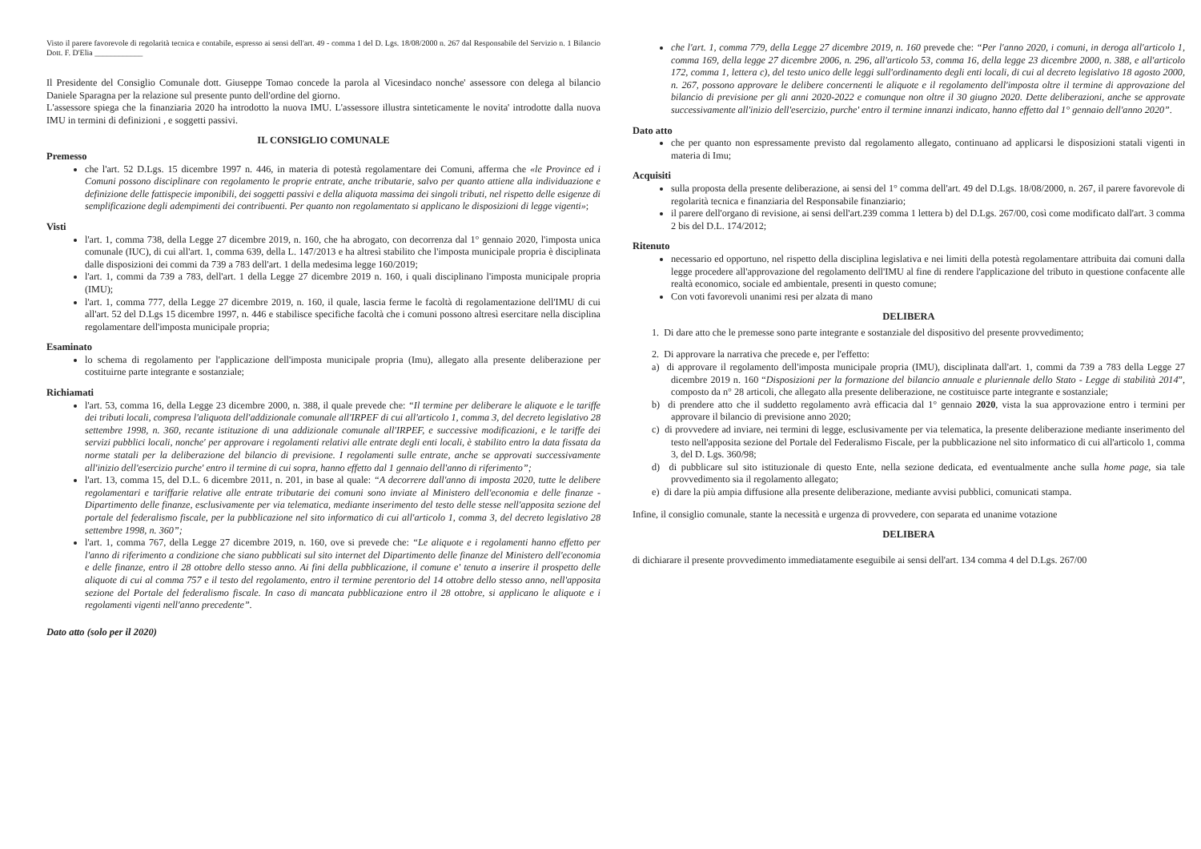Visto il parere favorevole di regolarità tecnica e contabile, espresso ai sensi dell'art. 49 - comma 1 del D. Lgs. 18/08/2000 n. 267 dal Responsabile del Servizio n. 1 Bilancio Dott. F. D'Elia ____________
Il Presidente del Consiglio Comunale dott. Giuseppe Tomao concede la parola al Vicesindaco nonche' assessore con delega al bilancio Daniele Sparagna per la relazione sul presente punto dell'ordine del giorno.
L'assessore spiega che la finanziaria 2020 ha introdotto la nuova IMU. L'assessore illustra sinteticamente le novita' introdotte dalla nuova IMU in termini di definizioni , e soggetti passivi.
IL CONSIGLIO COMUNALE
Premesso
che l'art. 52 D.Lgs. 15 dicembre 1997 n. 446, in materia di potestà regolamentare dei Comuni, afferma che «le Province ed i Comuni possono disciplinare con regolamento le proprie entrate, anche tributarie, salvo per quanto attiene alla individuazione e definizione delle fattispecie imponibili, dei soggetti passivi e della aliquota massima dei singoli tributi, nel rispetto delle esigenze di semplificazione degli adempimenti dei contribuenti. Per quanto non regolamentato si applicano le disposizioni di legge vigenti»;
Visti
l'art. 1, comma 738, della Legge 27 dicembre 2019, n. 160, che ha abrogato, con decorrenza dal 1° gennaio 2020, l'imposta unica comunale (IUC), di cui all'art. 1, comma 639, della L. 147/2013 e ha altresì stabilito che l'imposta municipale propria è disciplinata dalle disposizioni dei commi da 739 a 783 dell'art. 1 della medesima legge 160/2019;
l'art. 1, commi da 739 a 783, dell'art. 1 della Legge 27 dicembre 2019 n. 160, i quali disciplinano l'imposta municipale propria (IMU);
l'art. 1, comma 777, della Legge 27 dicembre 2019, n. 160, il quale, lascia ferme le facoltà di regolamentazione dell'IMU di cui all'art. 52 del D.Lgs 15 dicembre 1997, n. 446 e stabilisce specifiche facoltà che i comuni possono altresì esercitare nella disciplina regolamentare dell'imposta municipale propria;
Esaminato
lo schema di regolamento per l'applicazione dell'imposta municipale propria (Imu), allegato alla presente deliberazione per costituirne parte integrante e sostanziale;
Richiamati
l'art. 53, comma 16, della Legge 23 dicembre 2000, n. 388, il quale prevede che: “Il termine per deliberare le aliquote e le tariffe dei tributi locali, compresa l'aliquota dell'addizionale comunale all'IRPEF di cui all'articolo 1, comma 3, del decreto legislativo 28 settembre 1998, n. 360, recante istituzione di una addizionale comunale all'IRPEF, e successive modificazioni, e le tariffe dei servizi pubblici locali, nonche' per approvare i regolamenti relativi alle entrate degli enti locali, è stabilito entro la data fissata da norme statali per la deliberazione del bilancio di previsione. I regolamenti sulle entrate, anche se approvati successivamente all'inizio dell'esercizio purche' entro il termine di cui sopra, hanno effetto dal 1 gennaio dell'anno di riferimento”;
l'art. 13, comma 15, del D.L. 6 dicembre 2011, n. 201, in base al quale: “A decorrere dall'anno di imposta 2020, tutte le delibere regolamentari e tariffarie relative alle entrate tributarie dei comuni sono inviate al Ministero dell'economia e delle finanze - Dipartimento delle finanze, esclusivamente per via telematica, mediante inserimento del testo delle stesse nell'apposita sezione del portale del federalismo fiscale, per la pubblicazione nel sito informatico di cui all'articolo 1, comma 3, del decreto legislativo 28 settembre 1998, n. 360”;
l'art. 1, comma 767, della Legge 27 dicembre 2019, n. 160, ove si prevede che: “Le aliquote e i regolamenti hanno effetto per l'anno di riferimento a condizione che siano pubblicati sul sito internet del Dipartimento delle finanze del Ministero dell'economia e delle finanze, entro il 28 ottobre dello stesso anno. Ai fini della pubblicazione, il comune e' tenuto a inserire il prospetto delle aliquote di cui al comma 757 e il testo del regolamento, entro il termine perentorio del 14 ottobre dello stesso anno, nell'apposita sezione del Portale del federalismo fiscale. In caso di mancata pubblicazione entro il 28 ottobre, si applicano le aliquote e i regolamenti vigenti nell'anno precedente”.
Dato atto (solo per il 2020)
che l'art. 1, comma 779, della Legge 27 dicembre 2019, n. 160 prevede che: “Per l'anno 2020, i comuni, in deroga all'articolo 1, comma 169, della legge 27 dicembre 2006, n. 296, all'articolo 53, comma 16, della legge 23 dicembre 2000, n. 388, e all'articolo 172, comma 1, lettera c), del testo unico delle leggi sull'ordinamento degli enti locali, di cui al decreto legislativo 18 agosto 2000, n. 267, possono approvare le delibere concernenti le aliquote e il regolamento dell'imposta oltre il termine di approvazione del bilancio di previsione per gli anni 2020-2022 e comunque non oltre il 30 giugno 2020. Dette deliberazioni, anche se approvate successivamente all'inizio dell'esercizio, purche' entro il termine innanzi indicato, hanno effetto dal 1° gennaio dell'anno 2020”.
Dato atto
che per quanto non espressamente previsto dal regolamento allegato, continuano ad applicarsi le disposizioni statali vigenti in materia di Imu;
Acquisiti
sulla proposta della presente deliberazione, ai sensi del 1° comma dell'art. 49 del D.Lgs. 18/08/2000, n. 267, il parere favorevole di regolarità tecnica e finanziaria del Responsabile finanziario;
il parere dell'organo di revisione, ai sensi dell'art.239 comma 1 lettera b) del D.Lgs. 267/00, così come modificato dall'art. 3 comma 2 bis del D.L. 174/2012;
Ritenuto
necessario ed opportuno, nel rispetto della disciplina legislativa e nei limiti della potestà regolamentare attribuita dai comuni dalla legge procedere all'approvazione del regolamento dell'IMU al fine di rendere l'applicazione del tributo in questione confacente alle realtà economico, sociale ed ambientale, presenti in questo comune;
Con voti favorevoli unanimi resi per alzata di mano
DELIBERA
1. Di dare atto che le premesse sono parte integrante e sostanziale del dispositivo del presente provvedimento;
2. Di approvare la narrativa che precede e, per l'effetto:
a) di approvare il regolamento dell'imposta municipale propria (IMU), disciplinata dall'art. 1, commi da 739 a 783 della Legge 27 dicembre 2019 n. 160 “Disposizioni per la formazione del bilancio annuale e pluriennale dello Stato - Legge di stabilità 2014”, composto da n° 28 articoli, che allegato alla presente deliberazione, ne costituisce parte integrante e sostanziale;
b) di prendere atto che il suddetto regolamento avrà efficacia dal 1° gennaio 2020, vista la sua approvazione entro i termini per approvare il bilancio di previsione anno 2020;
c) di provvedere ad inviare, nei termini di legge, esclusivamente per via telematica, la presente deliberazione mediante inserimento del testo nell'apposita sezione del Portale del Federalismo Fiscale, per la pubblicazione nel sito informatico di cui all'articolo 1, comma 3, del D. Lgs. 360/98;
d) di pubblicare sul sito istituzionale di questo Ente, nella sezione dedicata, ed eventualmente anche sulla home page, sia tale provvedimento sia il regolamento allegato;
e) di dare la più ampia diffusione alla presente deliberazione, mediante avvisi pubblici, comunicati stampa.
Infine, il consiglio comunale, stante la necessità e urgenza di provvedere, con separata ed unanime votazione
DELIBERA
di dichiarare il presente provvedimento immediatamente eseguibile ai sensi dell'art. 134 comma 4 del D.Lgs. 267/00